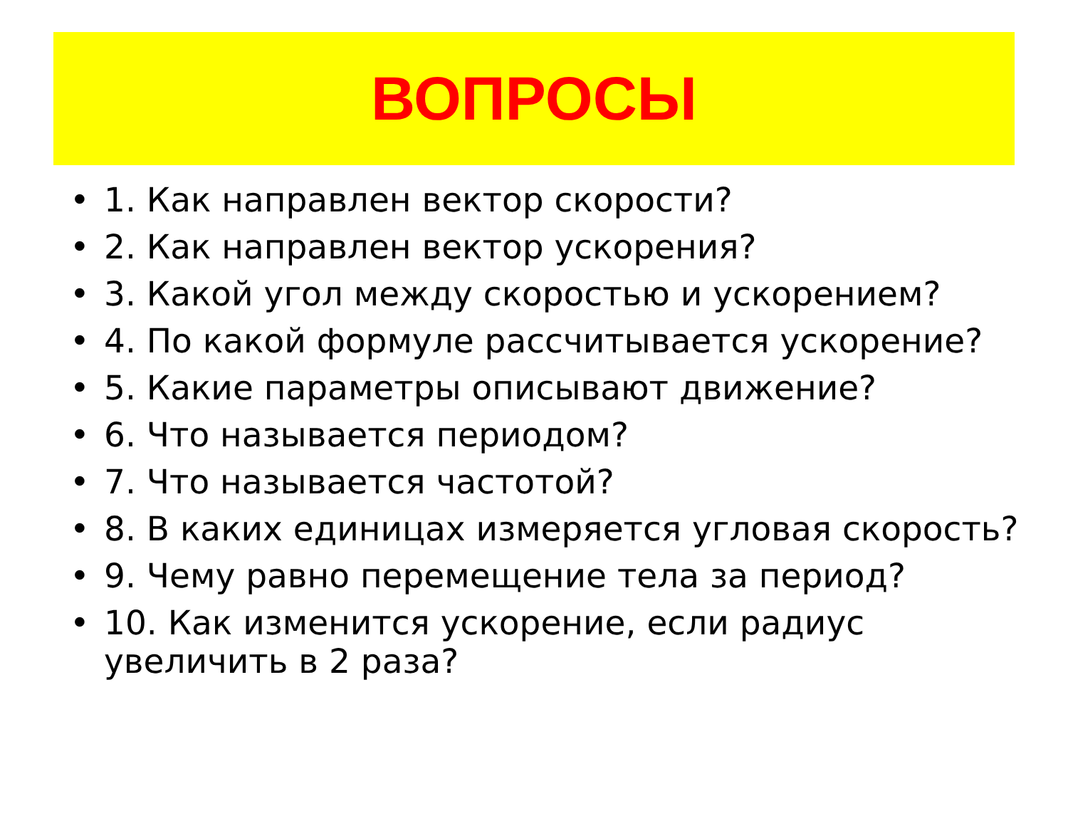ВОПРОСЫ
• 1. Как направлен вектор скорости?
• 2. Как направлен вектор ускорения?
• 3. Какой угол между скоростью и ускорением?
• 4. По какой формуле рассчитывается ускорение?
• 5. Какие параметры описывают движение?
• 6. Что называется периодом?
• 7. Что называется частотой?
• 8. В каких единицах измеряется угловая скорость?
• 9. Чему равно перемещение тела за период?
• 10. Как изменится ускорение, если радиус увеличить в 2 раза?